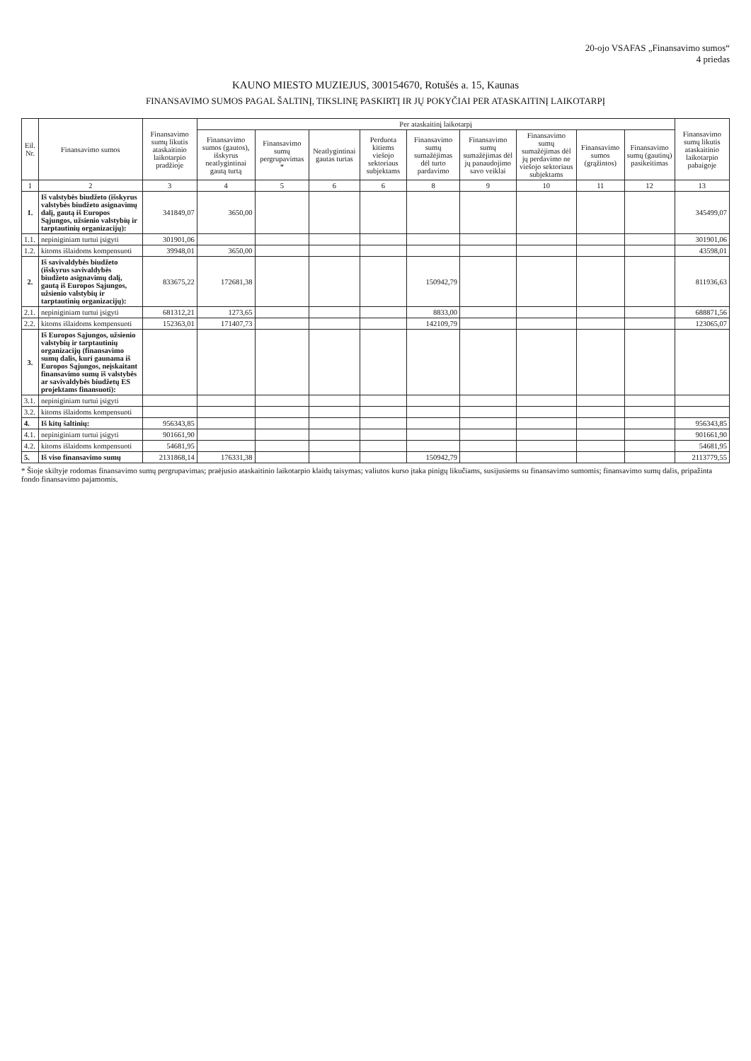20-ojo VSAFAS „Finansavimo sumos“
4 priedas
KAUNO MIESTO MUZIEJUS, 300154670, Rotušės a. 15, Kaunas
FINANSAVIMO SUMOS PAGAL ŠALTINĮ, TIKSLINĘ PASKIRTĮ IR JŲ POKYČIAI PER ATASKAITINĮ LAIKOTARPĮ
| Eil. Nr. | Finansavimo sumos | Finansavimo sumų likutis ataskaitinio laikotarpio pradžioje | Per ataskaitinį laikotarpį | | | | | | | | | Finansavimo sumų likutis ataskaitinio laikotarpio pabaigoje |
| --- | --- | --- | --- | --- | --- | --- | --- | --- | --- | --- | --- | --- |
| | | | Finansavimo sumos (gautos), išskyrus neatlygintinai gautą turtą | Finansavimo sumų pergrupavimas * | Neatlygintinai gautas turtas | Perduota kitiems viešojo sektoriaus subjektams | Finansavimo sumų sumažėjimas dėl turto pardavimo | Finansavimo sumų sumažėjimas dėl jų panaudojimo savo veiklai | Finansavimo sumų sumažėjimas dėl jų perdavimo ne viešojo sektoriaus subjektams | Finansavimo sumos (grąžintos) | Finansavimo sumų (gautinų) pasikeitimas | |
| 1 | 2 | 3 | 4 | 5 | 6 | 6 | 8 | 9 | 10 | 11 | 12 | 13 |
| 1. | Iš valstybės biudžeto (išskyrus valstybės biudžeto asignavimų dalį, gautą iš Europos Sąjungos, užsienio valstybių ir tarptautinių organizacijų): | 341849,07 | 3650,00 | | | | | | | | | 345499,07 |
| 1.1. | nepiniginiam turtui įsigyti | 301901,06 | | | | | | | | | | 301901,06 |
| 1.2. | kitoms išlaidoms kompensuoti | 39948,01 | 3650,00 | | | | | | | | | 43598,01 |
| 2. | Iš savivaldybės biudžeto (išskyrus savivaldybės biudžeto asignavimų dalį, gautą iš Europos Sąjungos, užsienio valstybių ir tarptautinių organizacijų): | 833675,22 | 172681,38 | | | | 150942,79 | | | | | 811936,63 |
| 2.1. | nepiniginiam turtui įsigyti | 681312,21 | 1273,65 | | | | 8833,00 | | | | | 688871,56 |
| 2.2. | kitoms išlaidoms kompensuoti | 152363,01 | 171407,73 | | | | 142109,79 | | | | | 123065,07 |
| 3. | Iš Europos Sąjungos, užsienio valstybių ir tarptautinių organizacijų (finansavimo sumų dalis, kuri gaunama iš Europos Sąjungos, neįskaitant finansavimo sumų iš valstybės ar savivaldybės biudžetų ES projektams finansuoti): | | | | | | | | | | | |
| 3.1. | nepiniginiam turtui įsigyti | | | | | | | | | | | |
| 3.2. | kitoms išlaidoms kompensuoti | | | | | | | | | | | |
| 4. | Iš kitų šaltinių: | 956343,85 | | | | | | | | | | 956343,85 |
| 4.1. | nepiniginiam turtui įsigyti | 901661,90 | | | | | | | | | | 901661,90 |
| 4.2. | kitoms išlaidoms kompensuoti | 54681,95 | | | | | | | | | | 54681,95 |
| 5. | Iš viso finansavimo sumų | 2131868,14 | 176331,38 | | | | 150942,79 | | | | | 2113779,55 |
* Šioje skiltyje rodomas finansavimo sumų pergrupavimas; praėjusio ataskaitinio laikotarpio klaidų taisymas; valiutos kurso įtaka pinigų likučiams, susijusiems su finansavimo sumomis; finansavimo sumų dalis, pripažinta fondo finansavimo pajamomis.